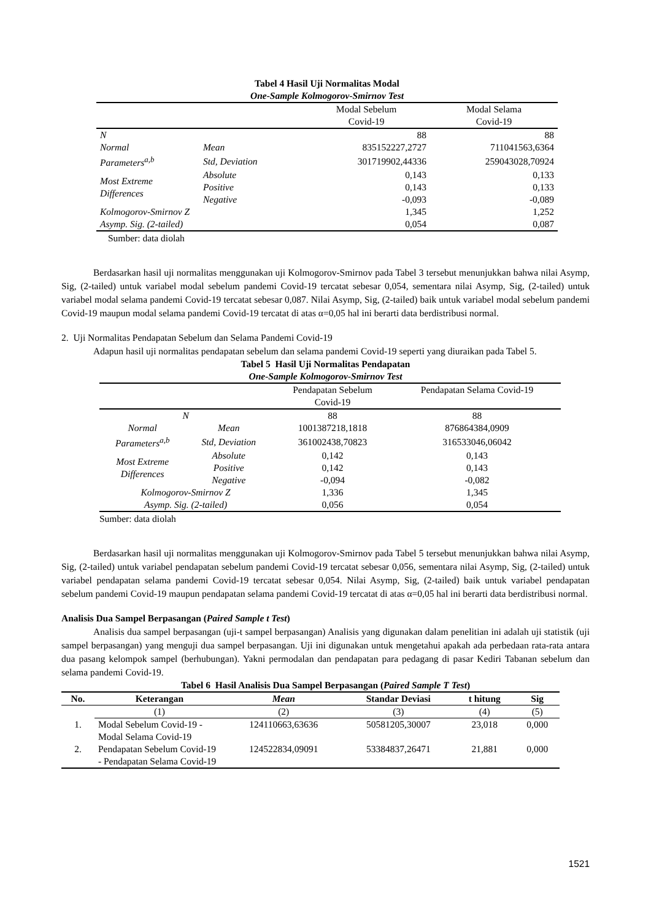Tabel 4 Hasil Uji Normalitas Modal
One-Sample Kolmogorov-Smirnov Test
| | | Modal Sebelum Covid-19 | Modal Selama Covid-19 |
| N | | 88 | 88 |
| Normal Parameters<sup>a,b</sup> | Mean | 835152227,2727 | 711041563,6364 |
| | Std, Deviation | 301719902,44336 | 259043028,70924 |
| Most Extreme Differences | Absolute | 0,143 | 0,133 |
| | Positive | 0,143 | 0,133 |
| | Negative | -0,093 | -0,089 |
| Kolmogorov-Smirnov Z | | 1,345 | 1,252 |
| Asymp. Sig. (2-tailed) | | 0,054 | 0,087 |
Sumber: data diolah
Berdasarkan hasil uji normalitas menggunakan uji Kolmogorov-Smirnov pada Tabel 3 tersebut menunjukkan bahwa nilai Asymp, Sig, (2-tailed) untuk variabel modal sebelum pandemi Covid-19 tercatat sebesar 0,054, sementara nilai Asymp, Sig, (2-tailed) untuk variabel modal selama pandemi Covid-19 tercatat sebesar 0,087. Nilai Asymp, Sig, (2-tailed) baik untuk variabel modal sebelum pandemi Covid-19 maupun modal selama pandemi Covid-19 tercatat di atas α=0,05 hal ini berarti data berdistribusi normal.
2. Uji Normalitas Pendapatan Sebelum dan Selama Pandemi Covid-19
Adapun hasil uji normalitas pendapatan sebelum dan selama pandemi Covid-19 seperti yang diuraikan pada Tabel 5.
Tabel 5 Hasil Uji Normalitas Pendapatan
One-Sample Kolmogorov-Smirnov Test
| | | Pendapatan Sebelum Covid-19 | Pendapatan Selama Covid-19 |
| N | | 88 | 88 |
| Normal Parameters<sup>a,b</sup> | Mean | 1001387218,1818 | 876864384,0909 |
| | Std, Deviation | 361002438,70823 | 316533046,06042 |
| Most Extreme Differences | Absolute | 0,142 | 0,143 |
| | Positive | 0,142 | 0,143 |
| | Negative | -0,094 | -0,082 |
| Kolmogorov-Smirnov Z | | 1,336 | 1,345 |
| Asymp. Sig. (2-tailed) | | 0,056 | 0,054 |
Sumber: data diolah
Berdasarkan hasil uji normalitas menggunakan uji Kolmogorov-Smirnov pada Tabel 5 tersebut menunjukkan bahwa nilai Asymp, Sig, (2-tailed) untuk variabel pendapatan sebelum pandemi Covid-19 tercatat sebesar 0,056, sementara nilai Asymp, Sig, (2-tailed) untuk variabel pendapatan selama pandemi Covid-19 tercatat sebesar 0,054. Nilai Asymp, Sig, (2-tailed) baik untuk variabel pendapatan sebelum pandemi Covid-19 maupun pendapatan selama pandemi Covid-19 tercatat di atas α=0,05 hal ini berarti data berdistribusi normal.
Analisis Dua Sampel Berpasangan (Paired Sample t Test)
Analisis dua sampel berpasangan (uji-t sampel berpasangan) Analisis yang digunakan dalam penelitian ini adalah uji statistik (uji sampel berpasangan) yang menguji dua sampel berpasangan. Uji ini digunakan untuk mengetahui apakah ada perbedaan rata-rata antara dua pasang kelompok sampel (berhubungan). Yakni permodalan dan pendapatan para pedagang di pasar Kediri Tabanan sebelum dan selama pandemi Covid-19.
Tabel 6 Hasil Analisis Dua Sampel Berpasangan (Paired Sample T Test)
| No. | Keterangan | Mean | Standar Deviasi | t hitung | Sig |
| --- | --- | --- | --- | --- | --- |
| | (1) | (2) | (3) | (4) | (5) |
| 1. | Modal Sebelum Covid-19 - Modal Selama Covid-19 | 124110663,63636 | 50581205,30007 | 23,018 | 0,000 |
| 2. | Pendapatan Sebelum Covid-19 - Pendapatan Selama Covid-19 | 124522834,09091 | 53384837,26471 | 21,881 | 0,000 |
1521